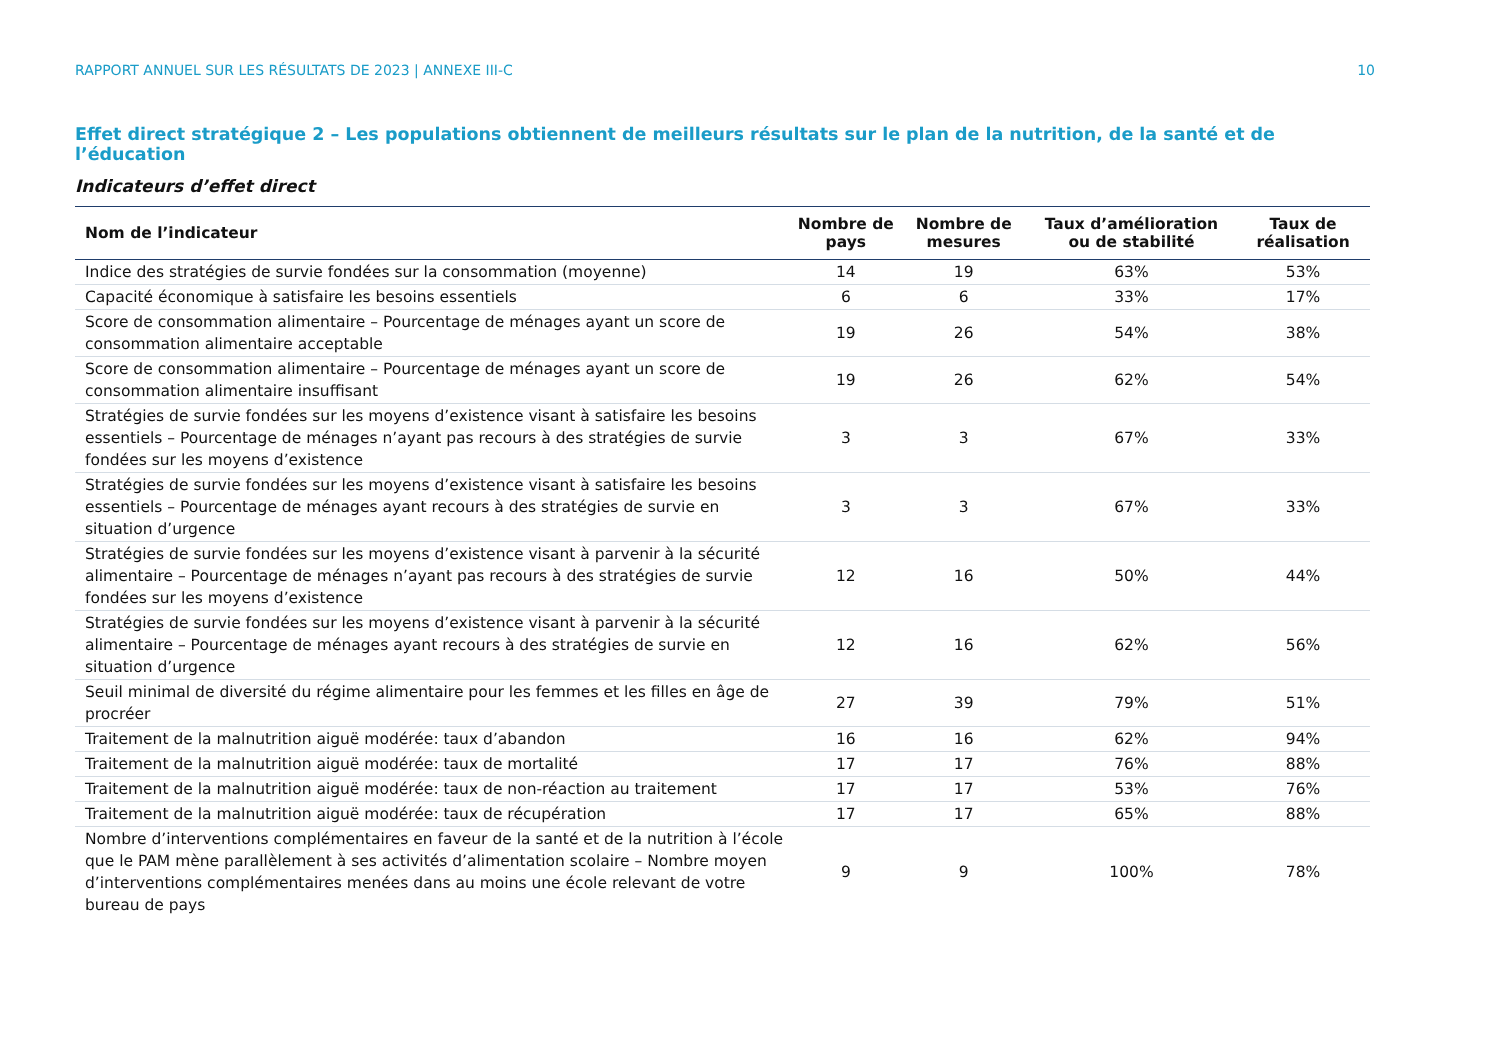RAPPORT ANNUEL SUR LES RÉSULTATS DE 2023 | ANNEXE III-C 10
Effet direct stratégique 2 – Les populations obtiennent de meilleurs résultats sur le plan de la nutrition, de la santé et de l’éducation
Indicateurs d’effet direct
| Nom de l’indicateur | Nombre de pays | Nombre de mesures | Taux d’amélioration ou de stabilité | Taux de réalisation |
| --- | --- | --- | --- | --- |
| Indice des stratégies de survie fondées sur la consommation (moyenne) | 14 | 19 | 63% | 53% |
| Capacité économique à satisfaire les besoins essentiels | 6 | 6 | 33% | 17% |
| Score de consommation alimentaire – Pourcentage de ménages ayant un score de consommation alimentaire acceptable | 19 | 26 | 54% | 38% |
| Score de consommation alimentaire – Pourcentage de ménages ayant un score de consommation alimentaire insuffisant | 19 | 26 | 62% | 54% |
| Stratégies de survie fondées sur les moyens d’existence visant à satisfaire les besoins essentiels – Pourcentage de ménages n’ayant pas recours à des stratégies de survie fondées sur les moyens d’existence | 3 | 3 | 67% | 33% |
| Stratégies de survie fondées sur les moyens d’existence visant à satisfaire les besoins essentiels – Pourcentage de ménages ayant recours à des stratégies de survie en situation d’urgence | 3 | 3 | 67% | 33% |
| Stratégies de survie fondées sur les moyens d’existence visant à parvenir à la sécurité alimentaire – Pourcentage de ménages n’ayant pas recours à des stratégies de survie fondées sur les moyens d’existence | 12 | 16 | 50% | 44% |
| Stratégies de survie fondées sur les moyens d’existence visant à parvenir à la sécurité alimentaire – Pourcentage de ménages ayant recours à des stratégies de survie en situation d’urgence | 12 | 16 | 62% | 56% |
| Seuil minimal de diversité du régime alimentaire pour les femmes et les filles en âge de procréer | 27 | 39 | 79% | 51% |
| Traitement de la malnutrition aiguë modérée: taux d’abandon | 16 | 16 | 62% | 94% |
| Traitement de la malnutrition aiguë modérée: taux de mortalité | 17 | 17 | 76% | 88% |
| Traitement de la malnutrition aiguë modérée: taux de non-réaction au traitement | 17 | 17 | 53% | 76% |
| Traitement de la malnutrition aiguë modérée: taux de récupération | 17 | 17 | 65% | 88% |
| Nombre d’interventions complémentaires en faveur de la santé et de la nutrition à l’école que le PAM mène parallèlement à ses activités d’alimentation scolaire – Nombre moyen d’interventions complémentaires menées dans au moins une école relevant de votre bureau de pays | 9 | 9 | 100% | 78% |